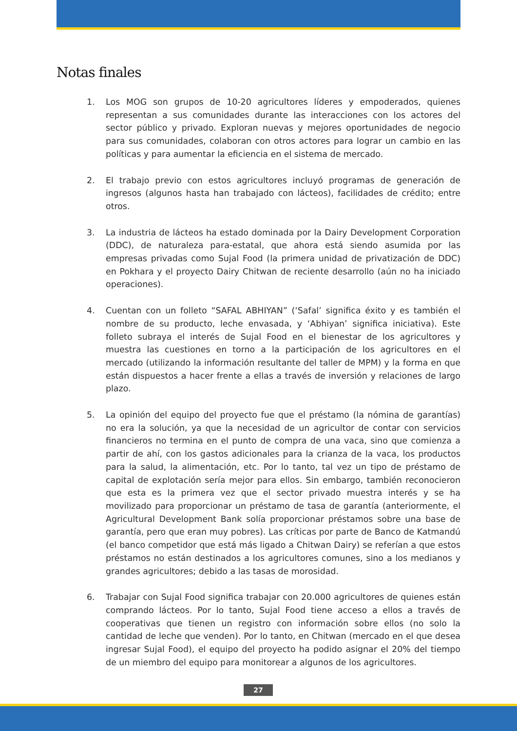Notas finales
1. Los MOG son grupos de 10-20 agricultores líderes y empoderados, quienes representan a sus comunidades durante las interacciones con los actores del sector público y privado. Exploran nuevas y mejores oportunidades de negocio para sus comunidades, colaboran con otros actores para lograr un cambio en las políticas y para aumentar la eficiencia en el sistema de mercado.
2. El trabajo previo con estos agricultores incluyó programas de generación de ingresos (algunos hasta han trabajado con lácteos), facilidades de crédito; entre otros.
3. La industria de lácteos ha estado dominada por la Dairy Development Corporation (DDC), de naturaleza para-estatal, que ahora está siendo asumida por las empresas privadas como Sujal Food (la primera unidad de privatización de DDC) en Pokhara y el proyecto Dairy Chitwan de reciente desarrollo (aún no ha iniciado operaciones).
4. Cuentan con un folleto “SAFAL ABHIYAN” (‘Safal’ significa éxito y es también el nombre de su producto, leche envasada, y ‘Abhiyan’ significa iniciativa). Este folleto subraya el interés de Sujal Food en el bienestar de los agricultores y muestra las cuestiones en torno a la participación de los agricultores en el mercado (utilizando la información resultante del taller de MPM) y la forma en que están dispuestos a hacer frente a ellas a través de inversión y relaciones de largo plazo.
5. La opinión del equipo del proyecto fue que el préstamo (la nómina de garantías) no era la solución, ya que la necesidad de un agricultor de contar con servicios financieros no termina en el punto de compra de una vaca, sino que comienza a partir de ahí, con los gastos adicionales para la crianza de la vaca, los productos para la salud, la alimentación, etc. Por lo tanto, tal vez un tipo de préstamo de capital de explotación sería mejor para ellos. Sin embargo, también reconocieron que esta es la primera vez que el sector privado muestra interés y se ha movilizado para proporcionar un préstamo de tasa de garantía (anteriormente, el Agricultural Development Bank solía proporcionar préstamos sobre una base de garantía, pero que eran muy pobres). Las críticas por parte de Banco de Katmandú (el banco competidor que está más ligado a Chitwan Dairy) se referían a que estos préstamos no están destinados a los agricultores comunes, sino a los medianos y grandes agricultores; debido a las tasas de morosidad.
6. Trabajar con Sujal Food significa trabajar con 20.000 agricultores de quienes están comprando lácteos. Por lo tanto, Sujal Food tiene acceso a ellos a través de cooperativas que tienen un registro con información sobre ellos (no solo la cantidad de leche que venden). Por lo tanto, en Chitwan (mercado en el que desea ingresar Sujal Food), el equipo del proyecto ha podido asignar el 20% del tiempo de un miembro del equipo para monitorear a algunos de los agricultores.
27